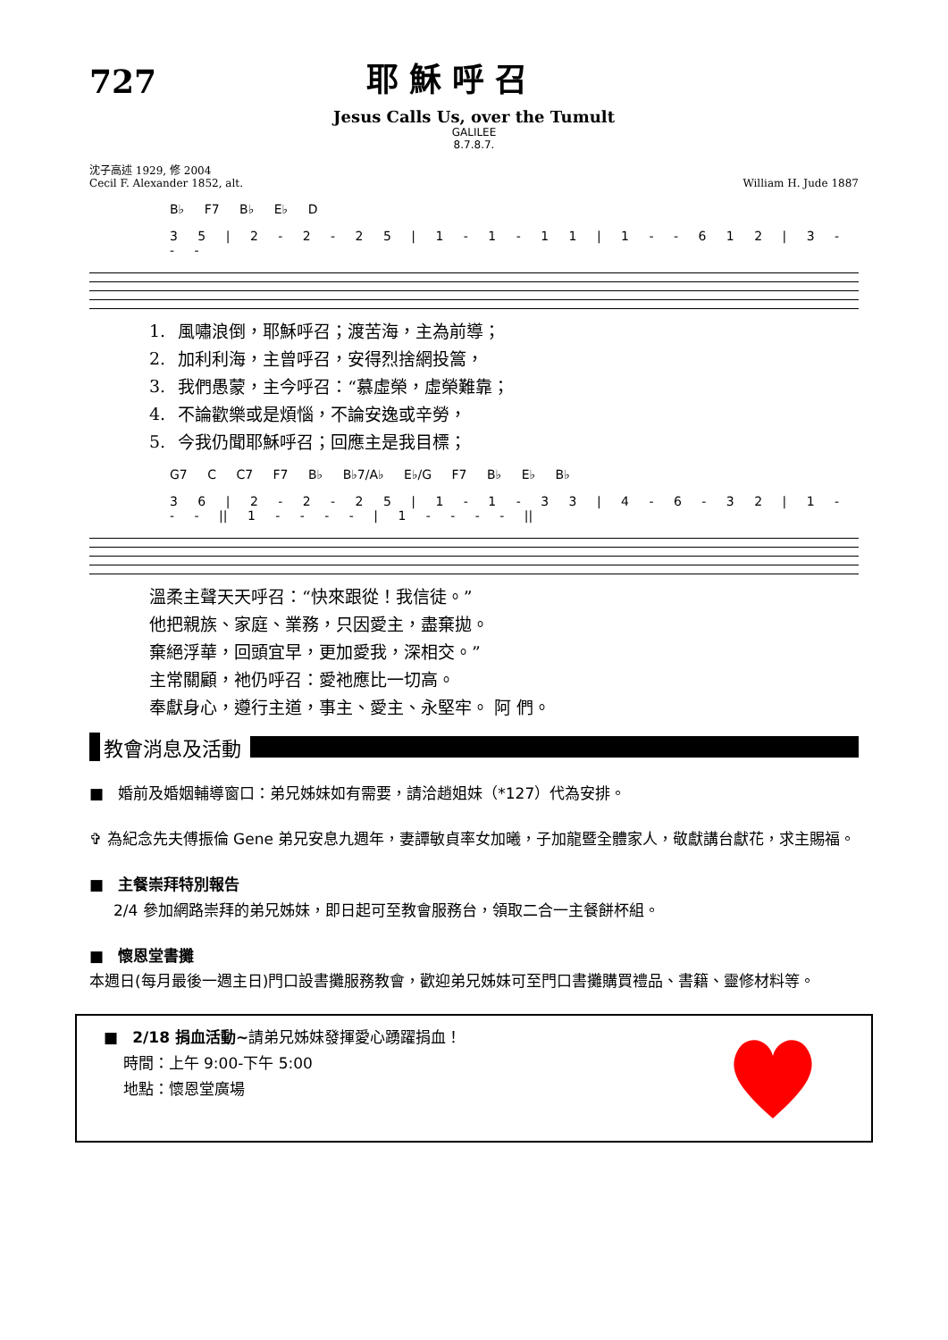727
耶穌呼召
Jesus Calls Us, over the Tumult
GALILEE
8.7.8.7.
沈子高述 1929, 修 2004
Cecil F. Alexander 1852, alt.
William H. Jude 1887
B♭ F7 B♭ E♭ D
3 5 | 2 - 2 - 2 5 | 1 - 1 - 1 1 | 1 - - 6 1 2 | 3 - - -
| 1. | 風嘯浪倒，耶穌呼召；渡苦海，主為前導； |
| 2. | 加利利海，主曾呼召，安得烈捨網投篙， |
| 3. | 我們愚蒙，主今呼召：“慕虛榮，虛榮難靠； |
| 4. | 不論歡樂或是煩惱，不論安逸或辛勞， |
| 5. | 今我仍聞耶穌呼召；回應主是我目標； |
G7 C C7 F7 B♭ B♭7/A♭ E♭/G F7 B♭ E♭ B♭
3 6 | 2 - 2 - 2 5 | 1 - 1 - 3 3 | 4 - 6 - 3 2 | 1 - - - || 1 - - - - | 1 - - - - ||
| 溫柔主聲天天呼召：“快來跟從！我信徒。” |
| 他把親族、家庭、業務，只因愛主，盡棄拋。 |
| 棄絕浮華，回頭宜早，更加愛我，深相交。” |
| 主常關顧，祂仍呼召：愛祂應比一切高。 |
| 奉獻身心，遵行主道，事主、愛主、永堅牢。 阿 們。 |
教會消息及活動
■ 婚前及婚姻輔導窗口：弟兄姊妹如有需要，請洽趙姐妹（*127）代為安排。
✞ 為紀念先夫傅振倫 Gene 弟兄安息九週年，妻譚敏貞率女加曦，子加龍暨全體家人，敬獻講台獻花，求主賜福。
■ 主餐崇拜特別報告
2/4 參加網路崇拜的弟兄姊妹，即日起可至教會服務台，領取二合一主餐餅杯組。
■ 懷恩堂書攤
本週日(每月最後一週主日)門口設書攤服務教會，歡迎弟兄姊妹可至門口書攤購買禮品、書籍、靈修材料等。
■ 2/18 捐血活動~請弟兄姊妹發揮愛心踴躍捐血！
時間：上午 9:00-下午 5:00
地點：懷恩堂廣場